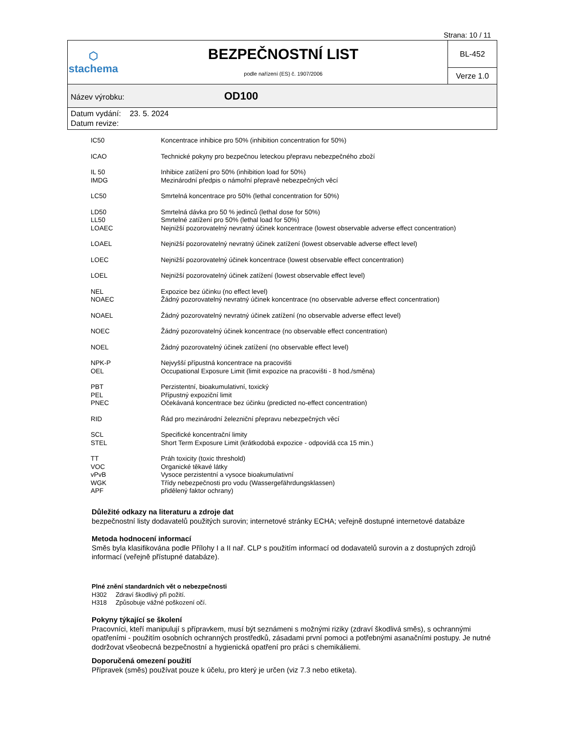Strana: 10 / 11
| ⬡ stachema | BEZPEČNOSTNÍ LIST podle nařízení (ES) č. 1907/2006 | BL-452 |
| | | Verze 1.0 |
| Název výrobku: OD100 | | |
| Datum vydání: 23. 5. 2024 Datum revize: | | |
| IC50 | Koncentrace inhibice pro 50% (inhibition concentration for 50%) |
| ICAO | Technické pokyny pro bezpečnou leteckou přepravu nebezpečného zboží |
| IL 50 | Inhibice zatížení pro 50% (inhibition load for 50%) |
| IMDG | Mezinárodní předpis o námořní přepravě nebezpečných věcí |
| LC50 | Smrtelná koncentrace pro 50% (lethal concentration for 50%) |
| LD50 | Smrtelná dávka pro 50 % jedinců (lethal dose for 50%) |
| LL50 | Smrtelné zatížení pro 50% (lethal load for 50%) |
| LOAEC | Nejnižší pozorovatelný nevratný účinek koncentrace (lowest observable adverse effect concentration) |
| LOAEL | Nejnižší pozorovatelný nevratný účinek zatížení (lowest observable adverse effect level) |
| LOEC | Nejnižší pozorovatelný účinek koncentrace (lowest observable effect concentration) |
| LOEL | Nejnižší pozorovatelný účinek zatížení (lowest observable effect level) |
| NEL | Expozice bez účinku (no effect level) |
| NOAEC | Žádný pozorovatelný nevratný účinek koncentrace (no observable adverse effect concentration) |
| NOAEL | Žádný pozorovatelný nevratný účinek zatížení (no observable adverse effect level) |
| NOEC | Žádný pozorovatelný účinek koncentrace (no observable effect concentration) |
| NOEL | Žádný pozorovatelný účinek zatížení (no observable effect level) |
| NPK-P | Nejvyšší přípustná koncentrace na pracovišti |
| OEL | Occupational Exposure Limit (limit expozice na pracovišti - 8 hod./směna) |
| PBT | Perzistentní, bioakumulativní, toxický |
| PEL | Přípustný expoziční limit |
| PNEC | Očekávaná koncentrace bez účinku (predicted no-effect concentration) |
| RID | Řád pro mezinárodní železniční přepravu nebezpečných věcí |
| SCL | Specifické koncentrační limity |
| STEL | Short Term Exposure Limit (krátkodobá expozice - odpovídá cca 15 min.) |
| TT | Práh toxicity (toxic threshold) |
| VOC | Organické těkavé látky |
| vPvB | Vysoce perzistentní a vysoce bioakumulativní |
| WGK | Třídy nebezpečnosti pro vodu (Wassergefährdungsklassen) |
| APF | přidělený faktor ochrany) |
Důležité odkazy na literaturu a zdroje dat
bezpečnostní listy dodavatelů použitých surovin; internetové stránky ECHA; veřejně dostupné internetové databáze
Metoda hodnocení informací
Směs byla klasifikována podle Přílohy I a II nař. CLP s použitím informací od dodavatelů surovin a z dostupných zdrojů informací (veřejně přístupné databáze).
Plné znění standardních vět o nebezpečnosti
H302 Zdraví škodlivý při požití.
H318 Způsobuje vážné poškození očí.
Pokyny týkající se školení
Pracovníci, kteří manipulují s přípravkem, musí být seznámeni s možnými riziky (zdraví škodlivá směs), s ochrannými opatřeními - použitím osobních ochranných prostředků, zásadami první pomoci a potřebnými asanačními postupy. Je nutné dodržovat všeobecná bezpečnostní a hygienická opatření pro práci s chemikáliemi.
Doporučená omezení použití
Přípravek (směs) používat pouze k účelu, pro který je určen (viz 7.3 nebo etiketa).